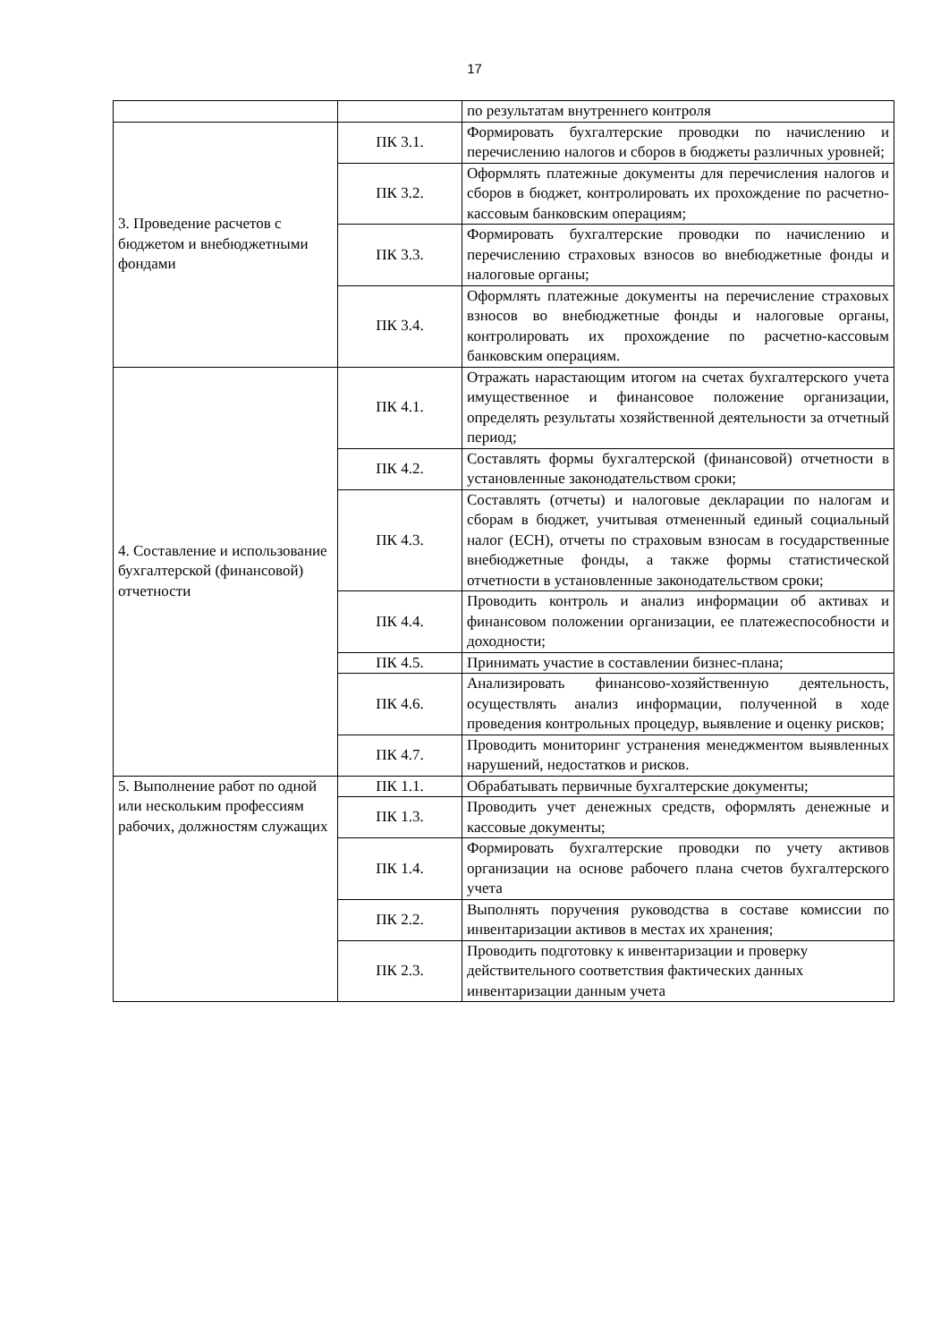17
| | | по результатам внутреннего контроля |
| 3. Проведение расчетов с бюджетом и внебюджетными фондами | ПК 3.1. | Формировать бухгалтерские проводки по начислению и перечислению налогов и сборов в бюджеты различных уровней; |
| | ПК 3.2. | Оформлять платежные документы для перечисления налогов и сборов в бюджет, контролировать их прохождение по расчетно-кассовым банковским операциям; |
| | ПК 3.3. | Формировать бухгалтерские проводки по начислению и перечислению страховых взносов во внебюджетные фонды и налоговые органы; |
| | ПК 3.4. | Оформлять платежные документы на перечисление страховых взносов во внебюджетные фонды и налоговые органы, контролировать их прохождение по расчетно-кассовым банковским операциям. |
| 4. Составление и использование бухгалтерской (финансовой) отчетности | ПК 4.1. | Отражать нарастающим итогом на счетах бухгалтерского учета имущественное и финансовое положение организации, определять результаты хозяйственной деятельности за отчетный период; |
| | ПК 4.2. | Составлять формы бухгалтерской (финансовой) отчетности в установленные законодательством сроки; |
| | ПК 4.3. | Составлять (отчеты) и налоговые декларации по налогам и сборам в бюджет, учитывая отмененный единый социальный налог (ЕСН), отчеты по страховым взносам в государственные внебюджетные фонды, а также формы статистической отчетности в установленные законодательством сроки; |
| | ПК 4.4. | Проводить контроль и анализ информации об активах и финансовом положении организации, ее платежеспособности и доходности; |
| | ПК 4.5. | Принимать участие в составлении бизнес-плана; |
| | ПК 4.6. | Анализировать финансово-хозяйственную деятельность, осуществлять анализ информации, полученной в ходе проведения контрольных процедур, выявление и оценку рисков; |
| | ПК 4.7. | Проводить мониторинг устранения менеджментом выявленных нарушений, недостатков и рисков. |
| 5. Выполнение работ по одной или нескольким профессиям рабочих, должностям служащих | ПК 1.1. | Обрабатывать первичные бухгалтерские документы; |
| | ПК 1.3. | Проводить учет денежных средств, оформлять денежные и кассовые документы; |
| | ПК 1.4. | Формировать бухгалтерские проводки по учету активов организации на основе рабочего плана счетов бухгалтерского учета |
| | ПК 2.2. | Выполнять поручения руководства в составе комиссии по инвентаризации активов в местах их хранения; |
| | ПК 2.3. | Проводить подготовку к инвентаризации и проверку действительного соответствия фактических данных инвентаризации данным учета |